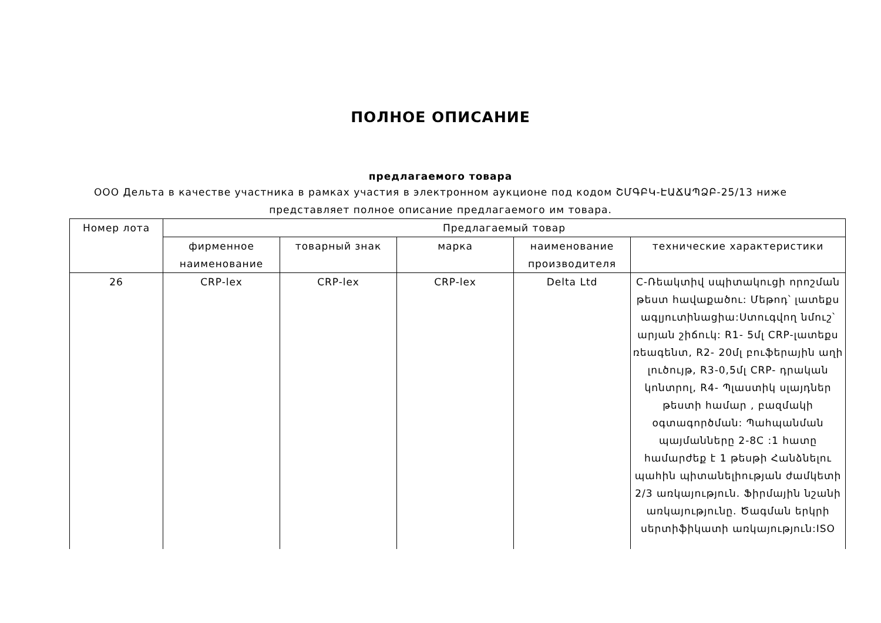ПОЛНОЕ ОПИСАНИЕ
предлагаемого товара
ООО Дельта в качестве участника в рамках участия в электронном аукционе под кодом ՇՄԳԲԿ-ԷԱՃԱՊՁԲ-25/13 ниже представляет полное описание предлагаемого им товара.
| Номер лота | Предлагаемый товар | | | | |
| --- | --- | --- | --- | --- | --- |
| | фирменное наименование | товарный знак | марка | наименование производителя | технические характеристики |
| 26 | CRP-lex | CRP-lex | CRP-lex | Delta Ltd | C-Ռեակտիվ սպիտակուցի որոշման թեստ հավաքածու: Մեթոդ՝ լատեքս ագլյուտինացիա:Ստուգվող նմուշ՝ արյան շիճուկ: R1- 5մլ CRP-լատեքս ռեագենտ, R2- 20մլ բուֆերային աղի լուծույթ, R3-0,5մլ CRP- դրական կոնտրոլ, R4- Պլաստիկ սլայդներ թեստի համար , բազմակի օգտագործման: Պահպանման պայմանները 2-8C :1 հատը համարժեք է 1 թեսթի Հանձնելու պահին պիտանելիության ժամկետի 2/3 առկայություն. Ֆիրմային նշանի առկայությունը. Ծագման երկրի սերտիֆիկատի առկայություն:ISO |